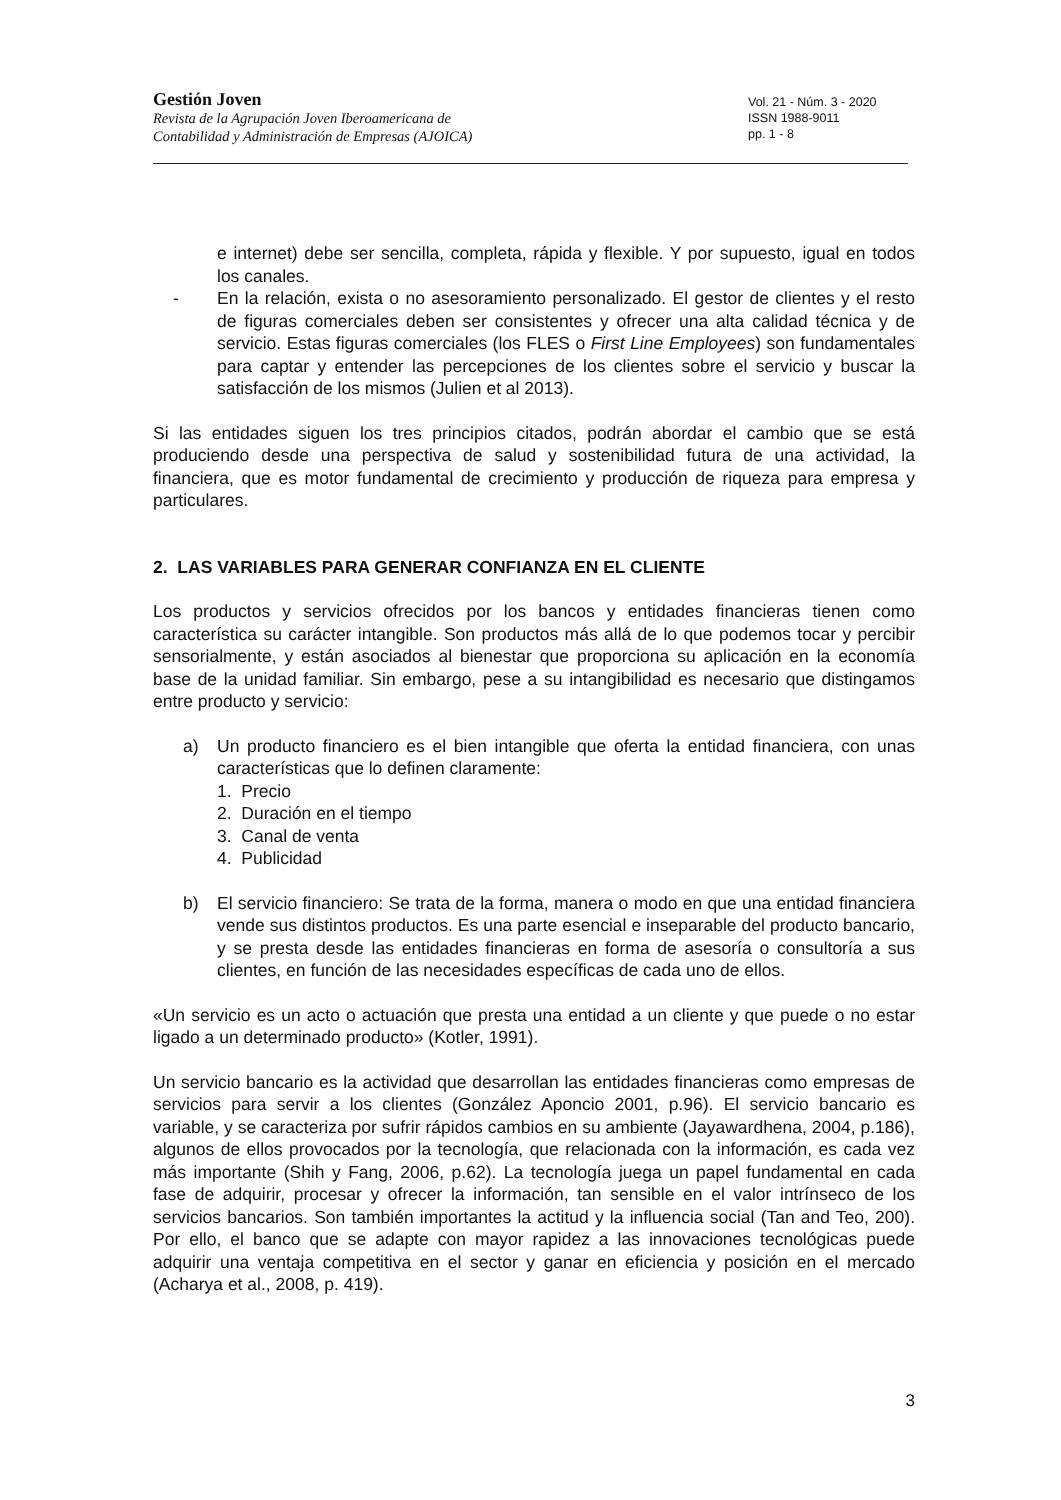Gestión Joven
Revista de la Agrupación Joven Iberoamericana de
Contabilidad y Administración de Empresas (AJOICA)
Vol. 21 - Núm. 3 - 2020
ISSN 1988-9011
pp. 1 - 8
e internet) debe ser sencilla, completa, rápida y flexible. Y por supuesto, igual en todos los canales.
- En la relación, exista o no asesoramiento personalizado. El gestor de clientes y el resto de figuras comerciales deben ser consistentes y ofrecer una alta calidad técnica y de servicio. Estas figuras comerciales (los FLES o First Line Employees) son fundamentales para captar y entender las percepciones de los clientes sobre el servicio y buscar la satisfacción de los mismos (Julien et al 2013).
Si las entidades siguen los tres principios citados, podrán abordar el cambio que se está produciendo desde una perspectiva de salud y sostenibilidad futura de una actividad, la financiera, que es motor fundamental de crecimiento y producción de riqueza para empresa y particulares.
2. LAS VARIABLES PARA GENERAR CONFIANZA EN EL CLIENTE
Los productos y servicios ofrecidos por los bancos y entidades financieras tienen como característica su carácter intangible. Son productos más allá de lo que podemos tocar y percibir sensorialmente, y están asociados al bienestar que proporciona su aplicación en la economía base de la unidad familiar. Sin embargo, pese a su intangibilidad es necesario que distingamos entre producto y servicio:
a) Un producto financiero es el bien intangible que oferta la entidad financiera, con unas características que lo definen claramente:
1. Precio
2. Duración en el tiempo
3. Canal de venta
4. Publicidad
b) El servicio financiero: Se trata de la forma, manera o modo en que una entidad financiera vende sus distintos productos. Es una parte esencial e inseparable del producto bancario, y se presta desde las entidades financieras en forma de asesoría o consultoría a sus clientes, en función de las necesidades específicas de cada uno de ellos.
«Un servicio es un acto o actuación que presta una entidad a un cliente y que puede o no estar ligado a un determinado producto» (Kotler, 1991).
Un servicio bancario es la actividad que desarrollan las entidades financieras como empresas de servicios para servir a los clientes (González Aponcio 2001, p.96). El servicio bancario es variable, y se caracteriza por sufrir rápidos cambios en su ambiente (Jayawardhena, 2004, p.186), algunos de ellos provocados por la tecnología, que relacionada con la información, es cada vez más importante (Shih y Fang, 2006, p.62). La tecnología juega un papel fundamental en cada fase de adquirir, procesar y ofrecer la información, tan sensible en el valor intrínseco de los servicios bancarios. Son también importantes la actitud y la influencia social (Tan and Teo, 200). Por ello, el banco que se adapte con mayor rapidez a las innovaciones tecnológicas puede adquirir una ventaja competitiva en el sector y ganar en eficiencia y posición en el mercado (Acharya et al., 2008, p. 419).
3